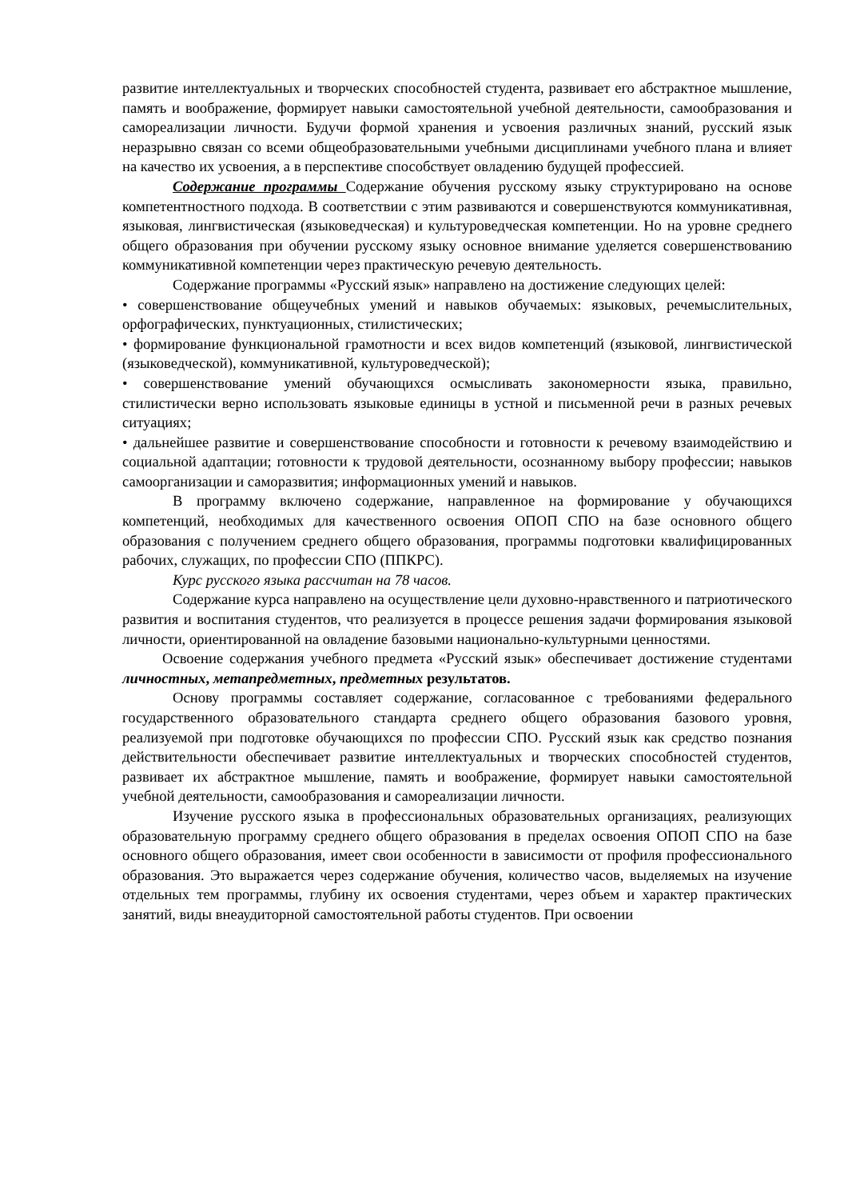развитие интеллектуальных и творческих способностей студента, развивает его абстрактное мышление, память и воображение, формирует навыки самостоятельной учебной деятельности, самообразования и самореализации личности. Будучи формой хранения и усвоения различных знаний, русский язык неразрывно связан со всеми общеобразовательными учебными дисциплинами учебного плана и влияет на качество их усвоения, а в перспективе способствует овладению будущей профессией.
Содержание программы Содержание обучения русскому языку структурировано на основе компетентностного подхода. В соответствии с этим развиваются и совершенствуются коммуникативная, языковая, лингвистическая (языковедческая) и культуроведческая компетенции. Но на уровне среднего общего образования при обучении русскому языку основное внимание уделяется совершенствованию коммуникативной компетенции через практическую речевую деятельность.
Содержание программы «Русский язык» направлено на достижение следующих целей:
• совершенствование общеучебных умений и навыков обучаемых: языковых, речемыслительных, орфографических, пунктуационных, стилистических;
• формирование функциональной грамотности и всех видов компетенций (языковой, лингвистической (языковедческой), коммуникативной, культуроведческой);
• совершенствование умений обучающихся осмысливать закономерности языка, правильно, стилистически верно использовать языковые единицы в устной и письменной речи в разных речевых ситуациях;
• дальнейшее развитие и совершенствование способности и готовности к речевому взаимодействию и социальной адаптации; готовности к трудовой деятельности, осознанному выбору профессии; навыков самоорганизации и саморазвития; информационных умений и навыков.
В программу включено содержание, направленное на формирование у обучающихся компетенций, необходимых для качественного освоения ОПОП СПО на базе основного общего образования с получением среднего общего образования, программы подготовки квалифицированных рабочих, служащих, по профессии СПО (ППКРС).
Курс русского языка рассчитан на 78 часов.
Содержание курса направлено на осуществление цели духовно-нравственного и патриотического развития и воспитания студентов, что реализуется в процессе решения задачи формирования языковой личности, ориентированной на овладение базовыми национально-культурными ценностями.
Освоение содержания учебного предмета «Русский язык» обеспечивает достижение студентами личностных, метапредметных, предметных результатов.
Основу программы составляет содержание, согласованное с требованиями федерального государственного образовательного стандарта среднего общего образования базового уровня, реализуемой при подготовке обучающихся по профессии СПО. Русский язык как средство познания действительности обеспечивает развитие интеллектуальных и творческих способностей студентов, развивает их абстрактное мышление, память и воображение, формирует навыки самостоятельной учебной деятельности, самообразования и самореализации личности.
Изучение русского языка в профессиональных образовательных организациях, реализующих образовательную программу среднего общего образования в пределах освоения ОПОП СПО на базе основного общего образования, имеет свои особенности в зависимости от профиля профессионального образования. Это выражается через содержание обучения, количество часов, выделяемых на изучение отдельных тем программы, глубину их освоения студентами, через объем и характер практических занятий, виды внеаудиторной самостоятельной работы студентов. При освоении